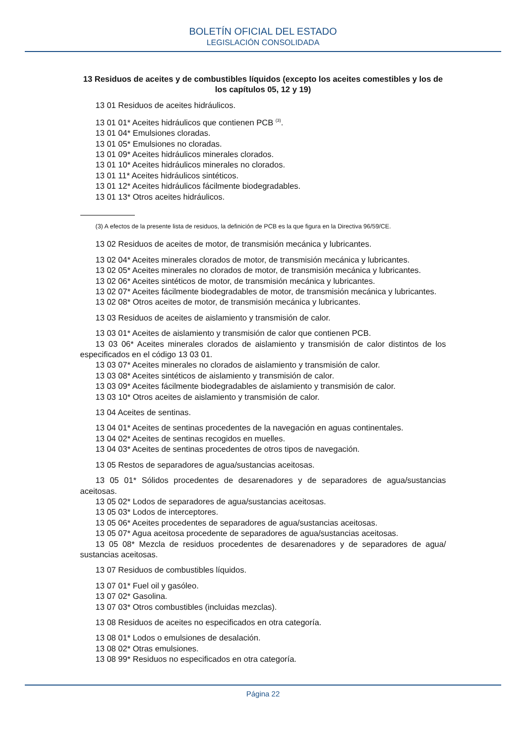BOLETÍN OFICIAL DEL ESTADO
LEGISLACIÓN CONSOLIDADA
13 Residuos de aceites y de combustibles líquidos (excepto los aceites comestibles y los de los capítulos 05, 12 y 19)
13 01 Residuos de aceites hidráulicos.
13 01 01* Aceites hidráulicos que contienen PCB <sup>(3)</sup>.
13 01 04* Emulsiones cloradas.
13 01 05* Emulsiones no cloradas.
13 01 09* Aceites hidráulicos minerales clorados.
13 01 10* Aceites hidráulicos minerales no clorados.
13 01 11* Aceites hidráulicos sintéticos.
13 01 12* Aceites hidráulicos fácilmente biodegradables.
13 01 13* Otros aceites hidráulicos.
(3) A efectos de la presente lista de residuos, la definición de PCB es la que figura en la Directiva 96/59/CE.
13 02 Residuos de aceites de motor, de transmisión mecánica y lubricantes.
13 02 04* Aceites minerales clorados de motor, de transmisión mecánica y lubricantes.
13 02 05* Aceites minerales no clorados de motor, de transmisión mecánica y lubricantes.
13 02 06* Aceites sintéticos de motor, de transmisión mecánica y lubricantes.
13 02 07* Aceites fácilmente biodegradables de motor, de transmisión mecánica y lubricantes.
13 02 08* Otros aceites de motor, de transmisión mecánica y lubricantes.
13 03 Residuos de aceites de aislamiento y transmisión de calor.
13 03 01* Aceites de aislamiento y transmisión de calor que contienen PCB.
13 03 06* Aceites minerales clorados de aislamiento y transmisión de calor distintos de los especificados en el código 13 03 01.
13 03 07* Aceites minerales no clorados de aislamiento y transmisión de calor.
13 03 08* Aceites sintéticos de aislamiento y transmisión de calor.
13 03 09* Aceites fácilmente biodegradables de aislamiento y transmisión de calor.
13 03 10* Otros aceites de aislamiento y transmisión de calor.
13 04 Aceites de sentinas.
13 04 01* Aceites de sentinas procedentes de la navegación en aguas continentales.
13 04 02* Aceites de sentinas recogidos en muelles.
13 04 03* Aceites de sentinas procedentes de otros tipos de navegación.
13 05 Restos de separadores de agua/sustancias aceitosas.
13 05 01* Sólidos procedentes de desarenadores y de separadores de agua/sustancias aceitosas.
13 05 02* Lodos de separadores de agua/sustancias aceitosas.
13 05 03* Lodos de interceptores.
13 05 06* Aceites procedentes de separadores de agua/sustancias aceitosas.
13 05 07* Agua aceitosa procedente de separadores de agua/sustancias aceitosas.
13 05 08* Mezcla de residuos procedentes de desarenadores y de separadores de agua/ sustancias aceitosas.
13 07 Residuos de combustibles líquidos.
13 07 01* Fuel oil y gasóleo.
13 07 02* Gasolina.
13 07 03* Otros combustibles (incluidas mezclas).
13 08 Residuos de aceites no especificados en otra categoría.
13 08 01* Lodos o emulsiones de desalación.
13 08 02* Otras emulsiones.
13 08 99* Residuos no especificados en otra categoría.
Página 22